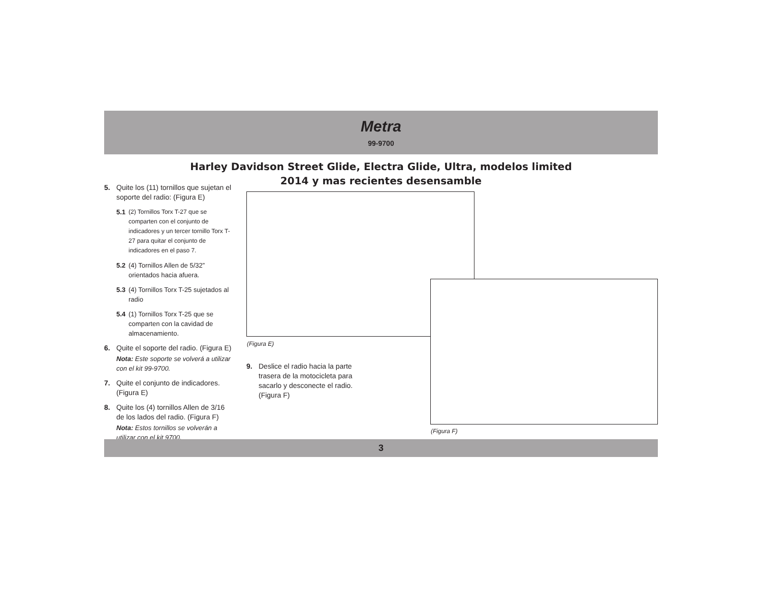Metra
99-9700
Harley Davidson Street Glide, Electra Glide, Ultra, modelos limited
2014 y mas recientes desensamble
5. Quite los (11) tornillos que sujetan el soporte del radio: (Figura E)
5.1 (2) Tornillos Torx T-27 que se comparten con el conjunto de indicadores y un tercer tornillo Torx T-27 para quitar el conjunto de indicadores en el paso 7.
5.2 (4) Tornillos Allen de 5/32” orientados hacia afuera.
5.3 (4) Tornillos Torx T-25 sujetados al radio
5.4 (1) Tornillos Torx T-25 que se comparten con la cavidad de almacenamiento.
6. Quite el soporte del radio. (Figura E)
Nota: Este soporte se volverá a utilizar con el kit 99-9700.
7. Quite el conjunto de indicadores. (Figura E)
8. Quite los (4) tornillos Allen de 3/16 de los lados del radio. (Figura F)
Nota: Estos tornillos se volverán a utilizar con el kit 9700.
(Figura E)
9. Deslice el radio hacia la parte trasera de la motocicleta para sacarlo y desconecte el radio. (Figura F)
(Figura F)
3